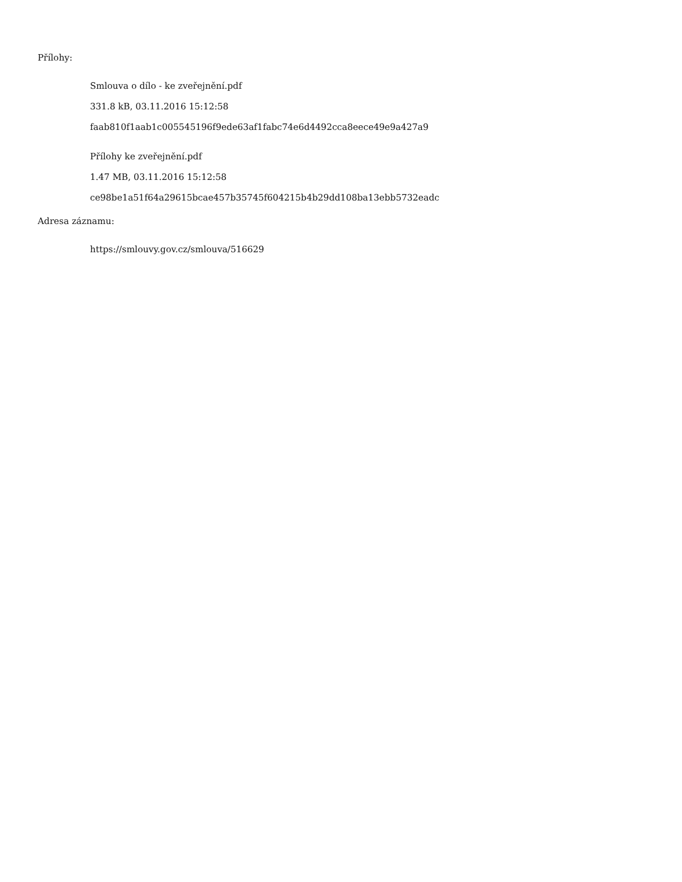Přílohy:
Smlouva o dílo - ke zveřejnění.pdf
331.8 kB, 03.11.2016 15:12:58
faab810f1aab1c005545196f9ede63af1fabc74e6d4492cca8eece49e9a427a9
Přílohy ke zveřejnění.pdf
1.47 MB, 03.11.2016 15:12:58
ce98be1a51f64a29615bcae457b35745f604215b4b29dd108ba13ebb5732eadc
Adresa záznamu:
https://smlouvy.gov.cz/smlouva/516629